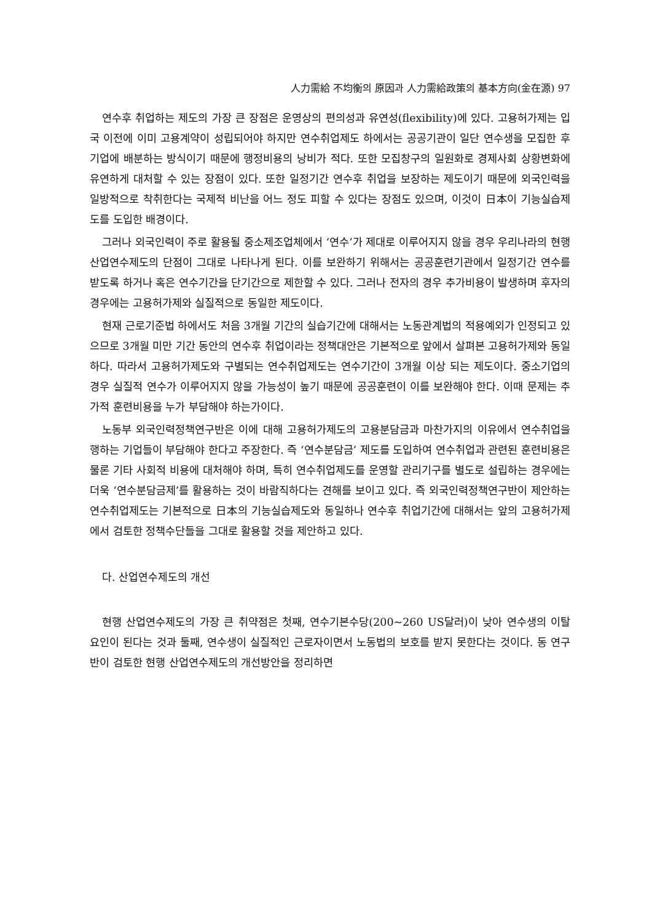人力需給 不均衡의 原因과 人力需給政策의 基本方向(金在源) 97
연수후 취업하는 제도의 가장 큰 장점은 운영상의 편의성과 유연성(flexibility)에 있다. 고용허가제는 입국 이전에 이미 고용계약이 성립되어야 하지만 연수취업제도 하에서는 공공기관이 일단 연수생을 모집한 후 기업에 배분하는 방식이기 때문에 행정비용의 낭비가 적다. 또한 모집창구의 일원화로 경제사회 상황변화에 유연하게 대처할 수 있는 장점이 있다. 또한 일정기간 연수후 취업을 보장하는 제도이기 때문에 외국인력을 일방적으로 착취한다는 국제적 비난을 어느 정도 피할 수 있다는 장점도 있으며, 이것이 日本이 기능실습제도를 도입한 배경이다.
그러나 외국인력이 주로 활용될 중소제조업체에서 ‘연수’가 제대로 이루어지지 않을 경우 우리나라의 현행 산업연수제도의 단점이 그대로 나타나게 된다. 이를 보완하기 위해서는 공공훈련기관에서 일정기간 연수를 받도록 하거나 혹은 연수기간을 단기간으로 제한할 수 있다. 그러나 전자의 경우 추가비용이 발생하며 후자의 경우에는 고용허가제와 실질적으로 동일한 제도이다.
현재 근로기준법 하에서도 처음 3개월 기간의 실습기간에 대해서는 노동관계법의 적용예외가 인정되고 있으므로 3개월 미만 기간 동안의 연수후 취업이라는 정책대안은 기본적으로 앞에서 살펴본 고용허가제와 동일하다. 따라서 고용허가제도와 구별되는 연수취업제도는 연수기간이 3개월 이상 되는 제도이다. 중소기업의 경우 실질적 연수가 이루어지지 않을 가능성이 높기 때문에 공공훈련이 이를 보완해야 한다. 이때 문제는 추가적 훈련비용을 누가 부담해야 하는가이다.
노동부 외국인력정책연구반은 이에 대해 고용허가제도의 고용분담금과 마찬가지의 이유에서 연수취업을 행하는 기업들이 부담해야 한다고 주장한다. 즉 ‘연수분담금’ 제도를 도입하여 연수취업과 관련된 훈련비용은 물론 기타 사회적 비용에 대처해야 하며, 특히 연수취업제도를 운영할 관리기구를 별도로 설립하는 경우에는 더욱 ‘연수분담금제’를 활용하는 것이 바람직하다는 견해를 보이고 있다. 즉 외국인력정책연구반이 제안하는 연수취업제도는 기본적으로 日本의 기능실습제도와 동일하나 연수후 취업기간에 대해서는 앞의 고용허가제에서 검토한 정책수단들을 그대로 활용할 것을 제안하고 있다.
다. 산업연수제도의 개선
현행 산업연수제도의 가장 큰 취약점은 첫째, 연수기본수당(200~260 US달러)이 낮아 연수생의 이탈 요인이 된다는 것과 둘째, 연수생이 실질적인 근로자이면서 노동법의 보호를 받지 못한다는 것이다. 동 연구반이 검토한 현행 산업연수제도의 개선방안을 정리하면